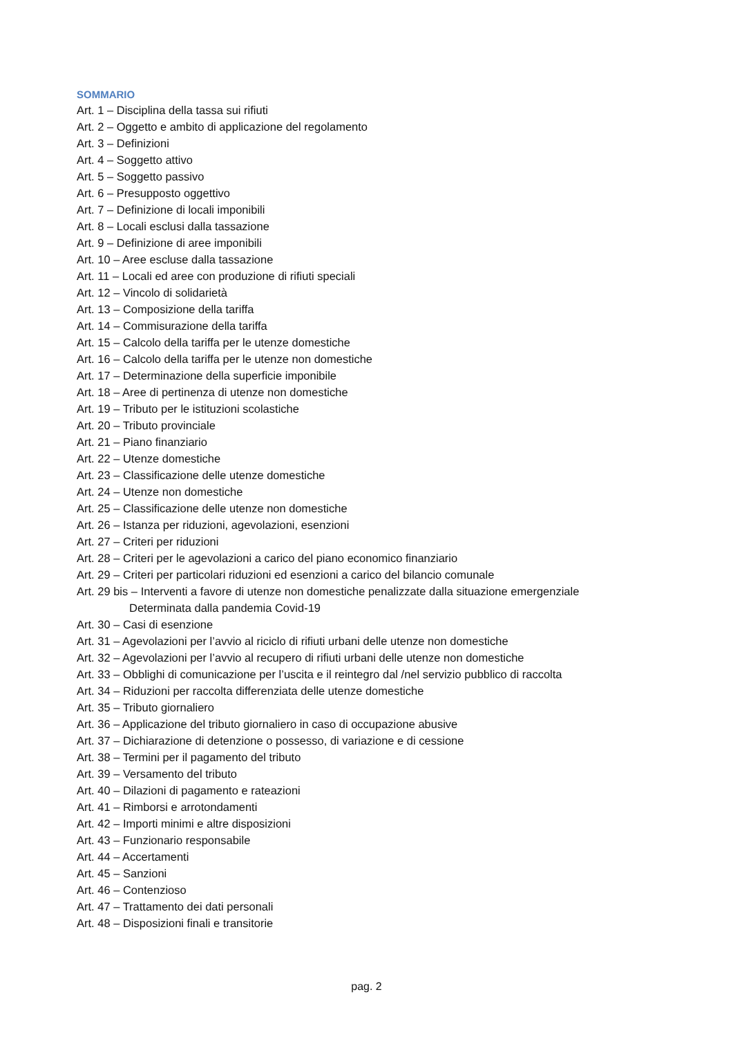SOMMARIO
Art. 1 – Disciplina della tassa sui rifiuti
Art. 2 – Oggetto e ambito di applicazione del regolamento
Art. 3 – Definizioni
Art. 4 – Soggetto attivo
Art. 5 – Soggetto passivo
Art. 6 – Presupposto oggettivo
Art. 7 – Definizione di locali imponibili
Art. 8 – Locali esclusi dalla tassazione
Art. 9 – Definizione di aree imponibili
Art. 10 – Aree escluse dalla tassazione
Art. 11 – Locali ed aree con produzione di rifiuti speciali
Art. 12 – Vincolo di solidarietà
Art. 13 – Composizione della tariffa
Art. 14 – Commisurazione della tariffa
Art. 15 – Calcolo della tariffa per le utenze domestiche
Art. 16 – Calcolo della tariffa per le utenze non domestiche
Art. 17 – Determinazione della superficie imponibile
Art. 18 – Aree di pertinenza di utenze non domestiche
Art. 19 – Tributo per le istituzioni scolastiche
Art. 20 – Tributo provinciale
Art. 21 – Piano finanziario
Art. 22 – Utenze domestiche
Art. 23 – Classificazione delle utenze domestiche
Art. 24 – Utenze non domestiche
Art. 25 – Classificazione delle utenze non domestiche
Art. 26 – Istanza per riduzioni, agevolazioni, esenzioni
Art. 27 – Criteri per riduzioni
Art. 28 – Criteri per le agevolazioni a carico del piano economico finanziario
Art. 29 – Criteri per particolari riduzioni ed esenzioni a carico del bilancio comunale
Art. 29 bis – Interventi a favore di utenze non domestiche penalizzate dalla situazione emergenziale
Determinata dalla pandemia Covid-19
Art. 30 – Casi di esenzione
Art. 31 – Agevolazioni per l’avvio al riciclo di rifiuti urbani delle utenze non domestiche
Art. 32 – Agevolazioni per l’avvio al recupero di rifiuti urbani delle utenze non domestiche
Art. 33 – Obblighi di comunicazione per l’uscita e il reintegro dal /nel servizio pubblico di raccolta
Art. 34 – Riduzioni per raccolta differenziata delle utenze domestiche
Art. 35 – Tributo giornaliero
Art. 36 – Applicazione del tributo giornaliero in caso di occupazione abusive
Art. 37 – Dichiarazione di detenzione o possesso, di variazione e di cessione
Art. 38 – Termini per il pagamento del tributo
Art. 39 – Versamento del tributo
Art. 40 – Dilazioni di pagamento e rateazioni
Art. 41 – Rimborsi e arrotondamenti
Art. 42 – Importi minimi e altre disposizioni
Art. 43 – Funzionario responsabile
Art. 44 – Accertamenti
Art. 45 – Sanzioni
Art. 46 – Contenzioso
Art. 47 – Trattamento dei dati personali
Art. 48 – Disposizioni finali e transitorie
pag. 2